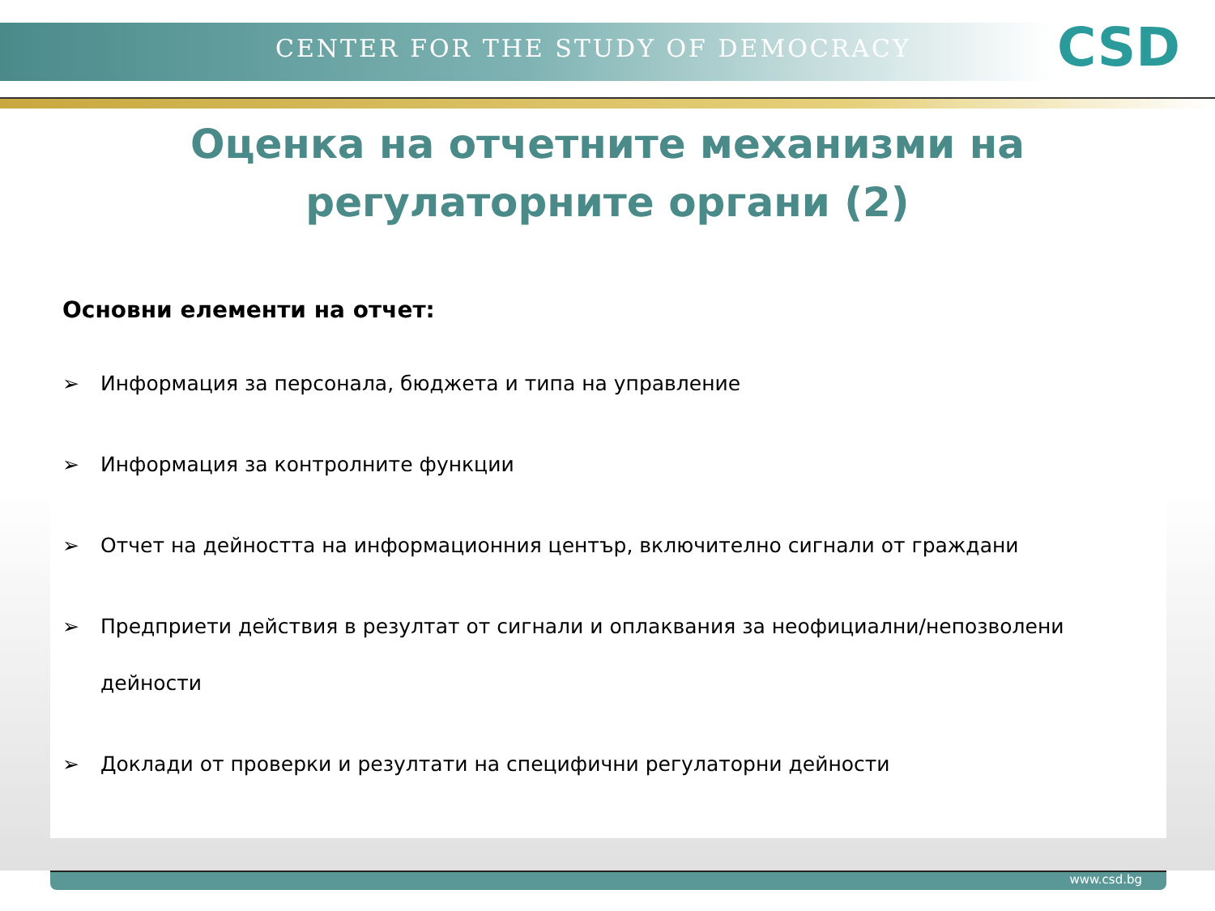CENTER FOR THE STUDY OF DEMOCRACY
CSD
Оценка на отчетните механизми на
регулаторните органи (2)
Основни елементи на отчет:
➢ Информация за персонала, бюджета и типа на управление
➢ Информация за контролните функции
➢ Отчет на дейността на информационния център, включително сигнали от граждани
➢ Предприети действия в резултат от сигнали и оплаквания за неофициални/непозволени дейности
➢ Доклади от проверки и резултати на специфични регулаторни дейности
www.csd.bg